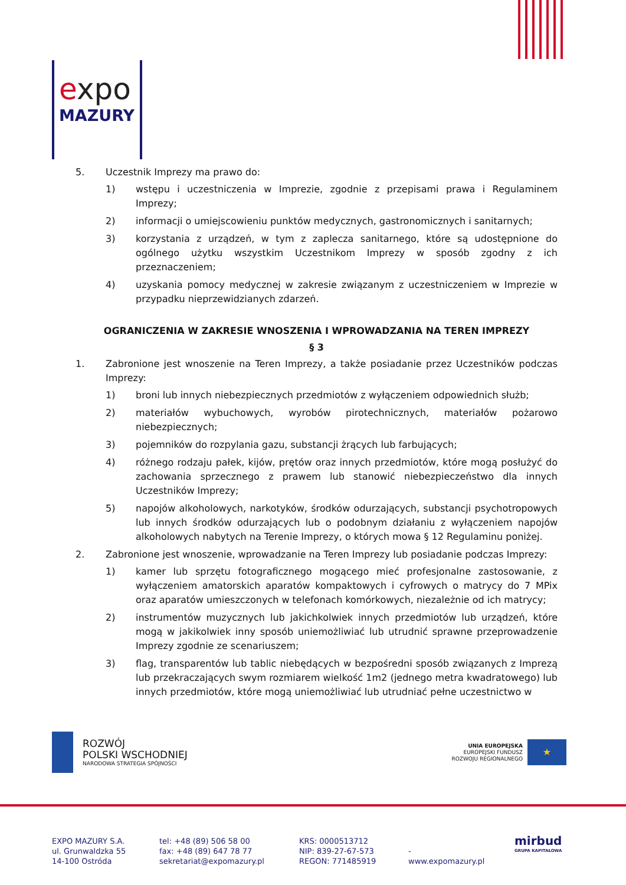expo
MAZURY
5. Uczestnik Imprezy ma prawo do:
1) wstępu i uczestniczenia w Imprezie, zgodnie z przepisami prawa i Regulaminem Imprezy;
2) informacji o umiejscowieniu punktów medycznych, gastronomicznych i sanitarnych;
3) korzystania z urządzeń, w tym z zaplecza sanitarnego, które są udostępnione do ogólnego użytku wszystkim Uczestnikom Imprezy w sposób zgodny z ich przeznaczeniem;
4) uzyskania pomocy medycznej w zakresie związanym z uczestniczeniem w Imprezie w przypadku nieprzewidzianych zdarzeń.
OGRANICZENIA W ZAKRESIE WNOSZENIA I WPROWADZANIA NA TEREN IMPREZY
§ 3
1. Zabronione jest wnoszenie na Teren Imprezy, a także posiadanie przez Uczestników podczas Imprezy:
1) broni lub innych niebezpiecznych przedmiotów z wyłączeniem odpowiednich służb;
2) materiałów wybuchowych, wyrobów pirotechnicznych, materiałów pożarowo niebezpiecznych;
3) pojemników do rozpylania gazu, substancji żrących lub farbujących;
4) różnego rodzaju pałek, kijów, prętów oraz innych przedmiotów, które mogą posłużyć do zachowania sprzecznego z prawem lub stanowić niebezpieczeństwo dla innych Uczestników Imprezy;
5) napojów alkoholowych, narkotyków, środków odurzających, substancji psychotropowych lub innych środków odurzających lub o podobnym działaniu z wyłączeniem napojów alkoholowych nabytych na Terenie Imprezy, o których mowa § 12 Regulaminu poniżej.
2. Zabronione jest wnoszenie, wprowadzanie na Teren Imprezy lub posiadanie podczas Imprezy:
1) kamer lub sprzętu fotograficznego mogącego mieć profesjonalne zastosowanie, z wyłączeniem amatorskich aparatów kompaktowych i cyfrowych o matrycy do 7 MPix oraz aparatów umieszczonych w telefonach komórkowych, niezależnie od ich matrycy;
2) instrumentów muzycznych lub jakichkolwiek innych przedmiotów lub urządzeń, które mogą w jakikolwiek inny sposób uniemożliwiać lub utrudnić sprawne przeprowadzenie Imprezy zgodnie ze scenariuszem;
3) flag, transparentów lub tablic niebędących w bezpośredni sposób związanych z Imprezą lub przekraczających swym rozmiarem wielkość 1m2 (jednego metra kwadratowego) lub innych przedmiotów, które mogą uniemożliwiać lub utrudniać pełne uczestnictwo w
ROZWÓJ
POLSKI WSCHODNIEJ
NARODOWA STRATEGIA SPÓJNOŚCI
UNIA EUROPEJSKA
EUROPEJSKI FUNDUSZ
ROZWOJU REGIONALNEGO
★
EXPO MAZURY S.A.
ul. Grunwaldzka 55
14-100 Ostróda
tel: +48 (89) 506 58 00
fax: +48 (89) 647 78 77
sekretariat@expomazury.pl
KRS: 0000513712
NIP: 839-27-67-573
REGON: 771485919
-
www.expomazury.pl
mirbud
GRUPA KAPITAŁOWA